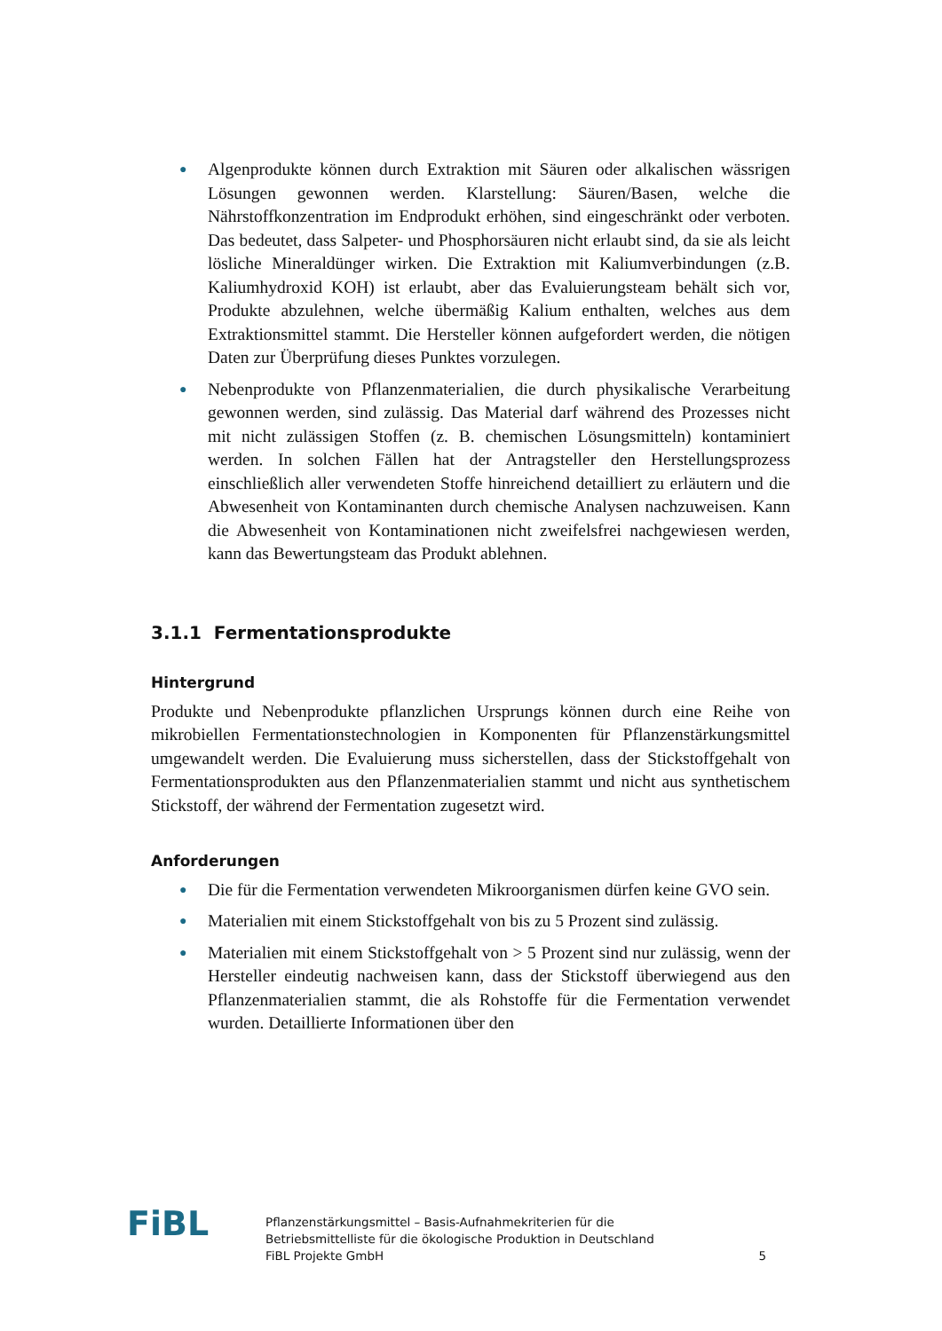● Algenprodukte können durch Extraktion mit Säuren oder alkalischen wässrigen Lösungen gewonnen werden. Klarstellung: Säuren/Basen, welche die Nährstoffkonzentration im Endprodukt erhöhen, sind eingeschränkt oder verboten. Das bedeutet, dass Salpeter- und Phosphorsäuren nicht erlaubt sind, da sie als leicht lösliche Mineraldünger wirken. Die Extraktion mit Kaliumverbindungen (z.B. Kaliumhydroxid KOH) ist erlaubt, aber das Evaluierungsteam behält sich vor, Produkte abzulehnen, welche übermäßig Kalium enthalten, welches aus dem Extraktionsmittel stammt. Die Hersteller können aufgefordert werden, die nötigen Daten zur Überprüfung dieses Punktes vorzulegen.
● Nebenprodukte von Pflanzenmaterialien, die durch physikalische Verarbeitung gewonnen werden, sind zulässig. Das Material darf während des Prozesses nicht mit nicht zulässigen Stoffen (z. B. chemischen Lösungsmitteln) kontaminiert werden. In solchen Fällen hat der Antragsteller den Herstellungsprozess einschließlich aller verwendeten Stoffe hinreichend detailliert zu erläutern und die Abwesenheit von Kontaminanten durch chemische Analysen nachzuweisen. Kann die Abwesenheit von Kontaminationen nicht zweifelsfrei nachgewiesen werden, kann das Bewertungsteam das Produkt ablehnen.
3.1.1 Fermentationsprodukte
Hintergrund
Produkte und Nebenprodukte pflanzlichen Ursprungs können durch eine Reihe von mikrobiellen Fermentationstechnologien in Komponenten für Pflanzenstärkungsmittel umgewandelt werden. Die Evaluierung muss sicherstellen, dass der Stickstoffgehalt von Fermentationsprodukten aus den Pflanzenmaterialien stammt und nicht aus synthetischem Stickstoff, der während der Fermentation zugesetzt wird.
Anforderungen
● Die für die Fermentation verwendeten Mikroorganismen dürfen keine GVO sein.
● Materialien mit einem Stickstoffgehalt von bis zu 5 Prozent sind zulässig.
● Materialien mit einem Stickstoffgehalt von > 5 Prozent sind nur zulässig, wenn der Hersteller eindeutig nachweisen kann, dass der Stickstoff überwiegend aus den Pflanzenmaterialien stammt, die als Rohstoffe für die Fermentation verwendet wurden. Detaillierte Informationen über den
FiBL
Pflanzenstärkungsmittel – Basis-Aufnahmekriterien für die
Betriebsmittelliste für die ökologische Produktion in Deutschland
FiBL Projekte GmbH
5